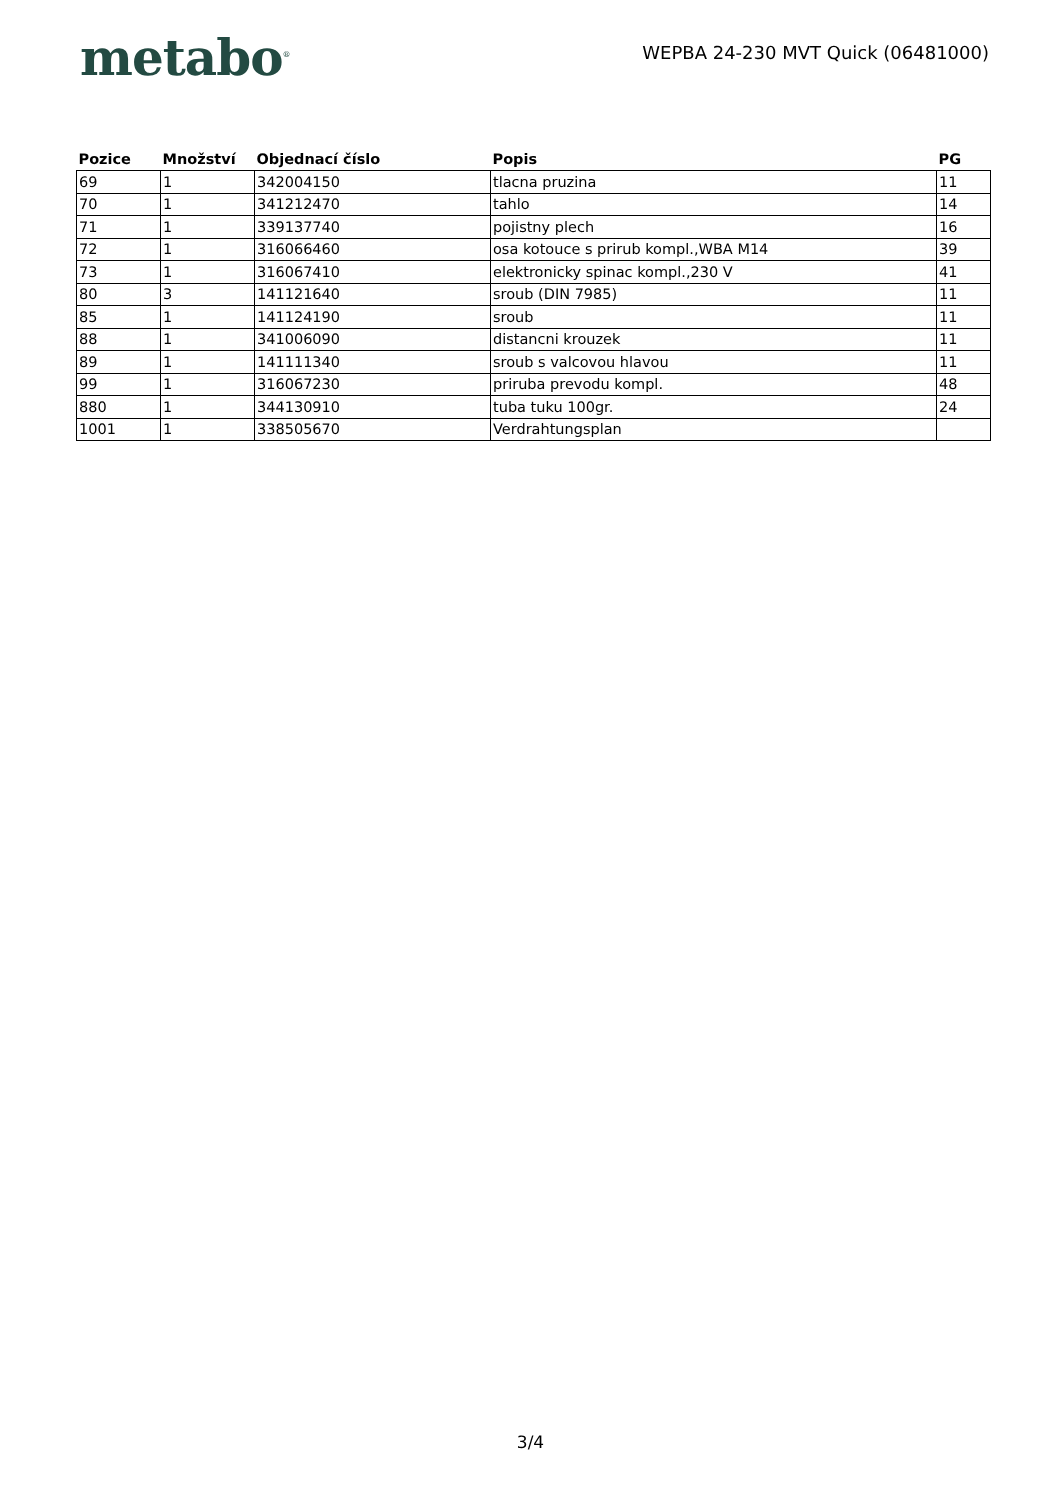metabo<sup>®</sup>
WEPBA 24-230 MVT Quick (06481000)
| Pozice | Množství | Objednací číslo | Popis | PG |
| --- | --- | --- | --- | --- |
| 69 | 1 | 342004150 | tlacna pruzina | 11 |
| 70 | 1 | 341212470 | tahlo | 14 |
| 71 | 1 | 339137740 | pojistny plech | 16 |
| 72 | 1 | 316066460 | osa kotouce s prirub kompl.,WBA M14 | 39 |
| 73 | 1 | 316067410 | elektronicky spinac kompl.,230 V | 41 |
| 80 | 3 | 141121640 | sroub (DIN 7985) | 11 |
| 85 | 1 | 141124190 | sroub | 11 |
| 88 | 1 | 341006090 | distancni krouzek | 11 |
| 89 | 1 | 141111340 | sroub s valcovou hlavou | 11 |
| 99 | 1 | 316067230 | priruba prevodu kompl. | 48 |
| 880 | 1 | 344130910 | tuba tuku 100gr. | 24 |
| 1001 | 1 | 338505670 | Verdrahtungsplan | |
3/4